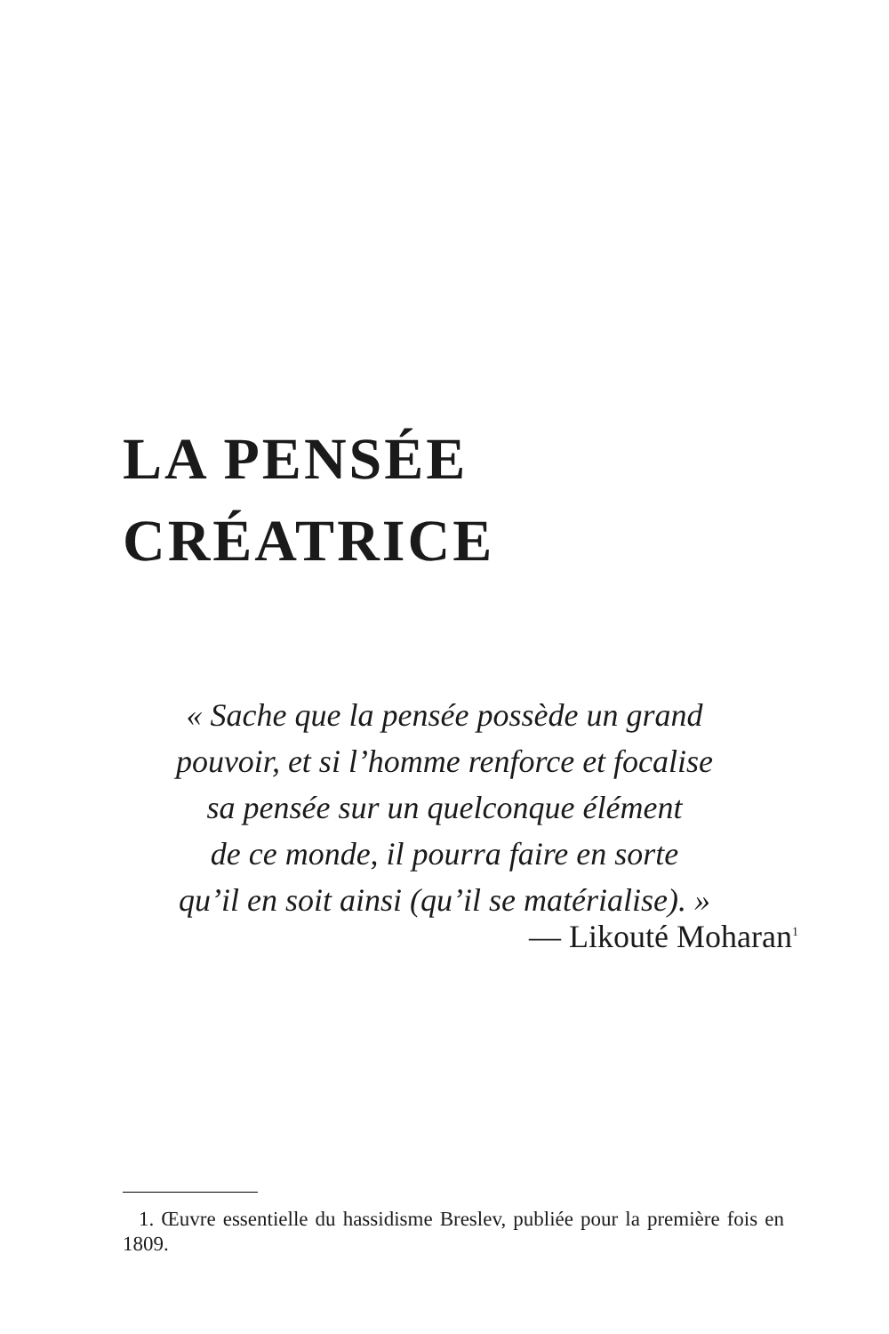LA PENSÉE
CRÉATRICE
« Sache que la pensée possède un grand
pouvoir, et si l’homme renforce et focalise
sa pensée sur un quelconque élément
de ce monde, il pourra faire en sorte
qu’il en soit ainsi (qu’il se matérialise). »
— Likouté Moharan<sup>1</sup>
1. Œuvre essentielle du hassidisme Breslev, publiée pour la première fois en 1809.